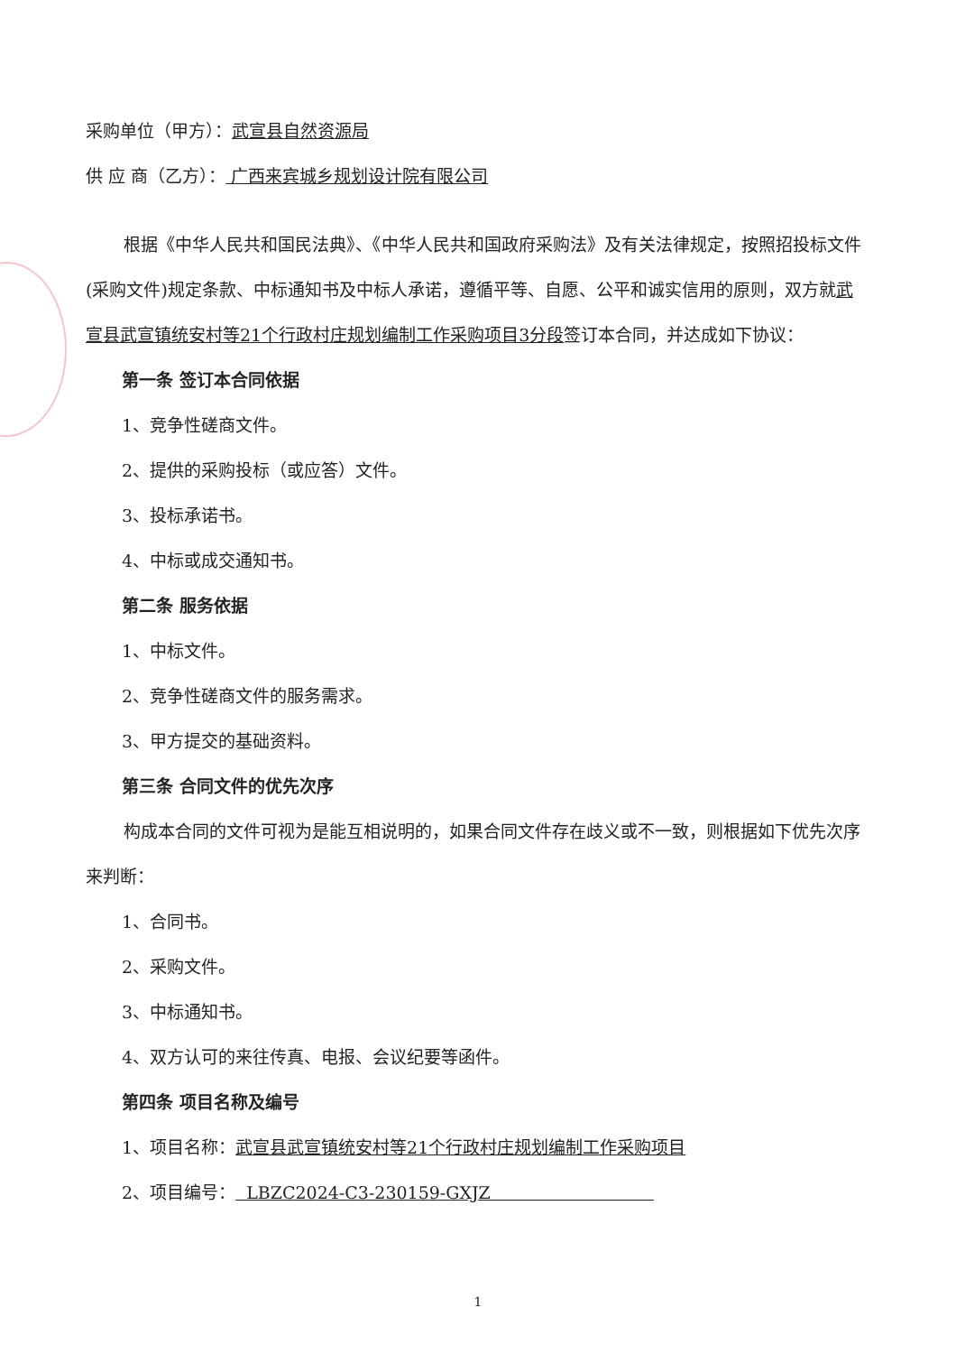采购单位（甲方）：武宣县自然资源局
供 应 商（乙方）： 广西来宾城乡规划设计院有限公司
根据《中华人民共和国民法典》、《中华人民共和国政府采购法》及有关法律规定，按照招投标文件(采购文件)规定条款、中标通知书及中标人承诺，遵循平等、自愿、公平和诚实信用的原则，双方就武宣县武宣镇统安村等21个行政村庄规划编制工作采购项目3分段签订本合同，并达成如下协议：
第一条 签订本合同依据
1、竞争性磋商文件。
2、提供的采购投标（或应答）文件。
3、投标承诺书。
4、中标或成交通知书。
第二条 服务依据
1、中标文件。
2、竞争性磋商文件的服务需求。
3、甲方提交的基础资料。
第三条 合同文件的优先次序
构成本合同的文件可视为是能互相说明的，如果合同文件存在歧义或不一致，则根据如下优先次序来判断：
1、合同书。
2、采购文件。
3、中标通知书。
4、双方认可的来往传真、电报、会议纪要等函件。
第四条 项目名称及编号
1、项目名称：武宣县武宣镇统安村等21个行政村庄规划编制工作采购项目
2、项目编号： LBZC2024-C3-230159-GXJZ
1